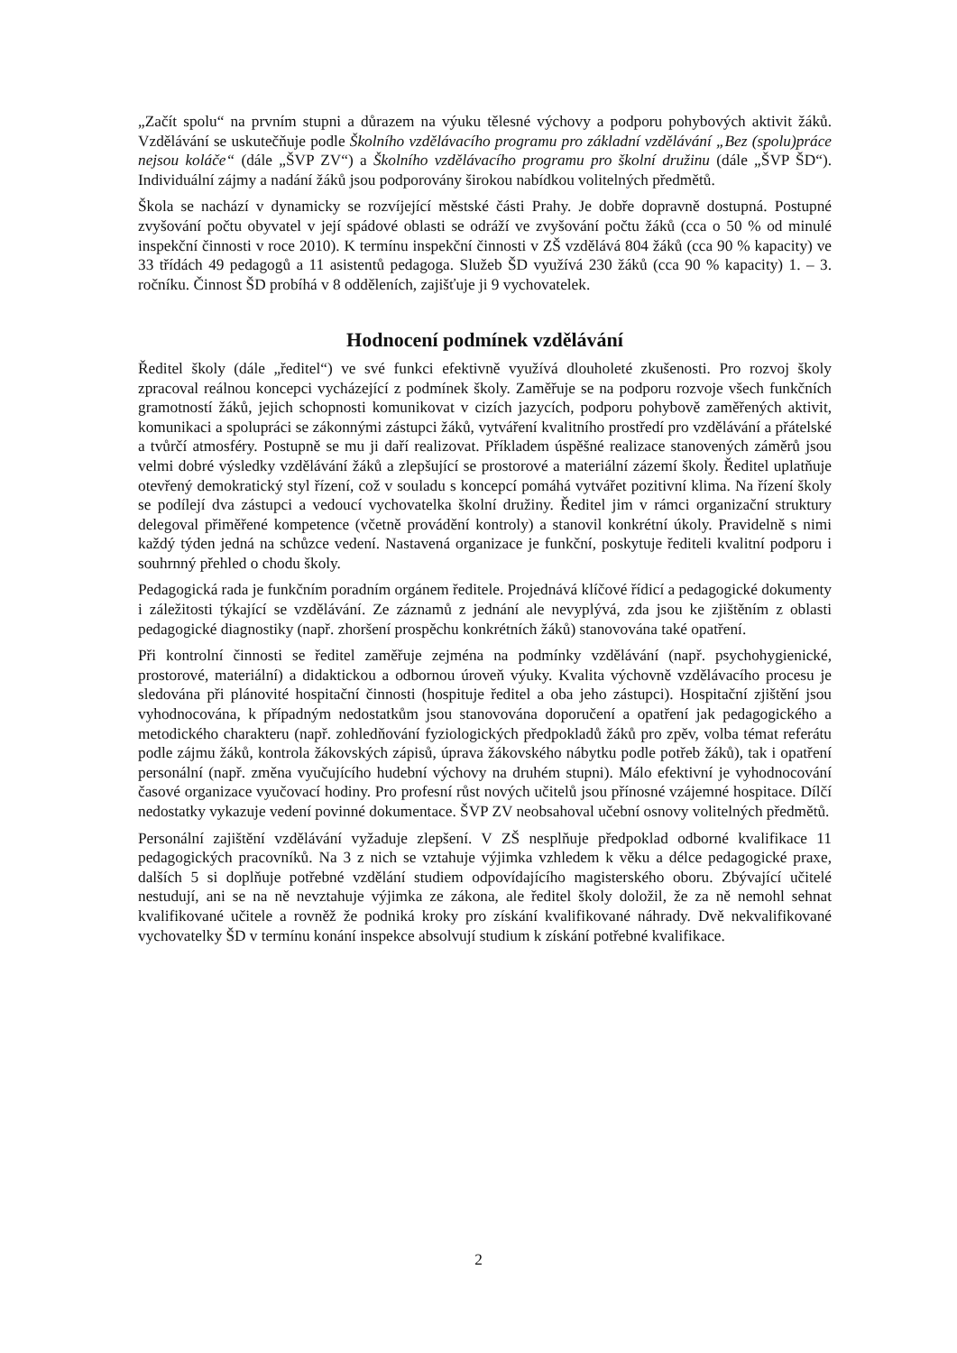„Začít spolu“ na prvním stupni a důrazem na výuku tělesné výchovy a podporu pohybových aktivit žáků. Vzdělávání se uskutečňuje podle Školního vzdělávacího programu pro základní vzdělávání „Bez (spolu)práce nejsou koláče“ (dále „ŠVP ZV“) a Školního vzdělávacího programu pro školní družinu (dále „ŠVP ŠD“). Individuální zájmy a nadání žáků jsou podporovány širokou nabídkou volitelných předmětů.
Škola se nachází v dynamicky se rozvíjející městské části Prahy. Je dobře dopravně dostupná. Postupné zvyšování počtu obyvatel v její spádové oblasti se odráží ve zvyšování počtu žáků (cca o 50 % od minulé inspekční činnosti v roce 2010). K termínu inspekční činnosti v ZŠ vzdělává 804 žáků (cca 90 % kapacity) ve 33 třídách 49 pedagogů a 11 asistentů pedagoga. Služeb ŠD využívá 230 žáků (cca 90 % kapacity) 1. – 3. ročníku. Činnost ŠD probíhá v 8 odděleních, zajišťuje ji 9 vychovatelek.
Hodnocení podmínek vzdělávání
Ředitel školy (dále „ředitel“) ve své funkci efektivně využívá dlouholeté zkušenosti. Pro rozvoj školy zpracoval reálnou koncepci vycházející z podmínek školy. Zaměřuje se na podporu rozvoje všech funkčních gramotností žáků, jejich schopnosti komunikovat v cizích jazycích, podporu pohybově zaměřených aktivit, komunikaci a spolupráci se zákonnými zástupci žáků, vytváření kvalitního prostředí pro vzdělávání a přátelské a tvůrčí atmosféry. Postupně se mu ji daří realizovat. Příkladem úspěšné realizace stanovených záměrů jsou velmi dobré výsledky vzdělávání žáků a zlepšující se prostorové a materiální zázemí školy. Ředitel uplatňuje otevřený demokratický styl řízení, což v souladu s koncepcí pomáhá vytvářet pozitivní klima. Na řízení školy se podílejí dva zástupci a vedoucí vychovatelka školní družiny. Ředitel jim v rámci organizační struktury delegoval přiměřené kompetence (včetně provádění kontroly) a stanovil konkrétní úkoly. Pravidelně s nimi každý týden jedná na schůzce vedení. Nastavená organizace je funkční, poskytuje řediteli kvalitní podporu i souhrnný přehled o chodu školy.
Pedagogická rada je funkčním poradním orgánem ředitele. Projednává klíčové řídicí a pedagogické dokumenty i záležitosti týkající se vzdělávání. Ze záznamů z jednání ale nevyplývá, zda jsou ke zjištěním z oblasti pedagogické diagnostiky (např. zhoršení prospěchu konkrétních žáků) stanovována také opatření.
Při kontrolní činnosti se ředitel zaměřuje zejména na podmínky vzdělávání (např. psychohygienické, prostorové, materiální) a didaktickou a odbornou úroveň výuky. Kvalita výchovně vzdělávacího procesu je sledována při plánovité hospitační činnosti (hospituje ředitel a oba jeho zástupci). Hospitační zjištění jsou vyhodnocována, k případným nedostatkům jsou stanovována doporučení a opatření jak pedagogického a metodického charakteru (např. zohledňování fyziologických předpokladů žáků pro zpěv, volba témat referátu podle zájmu žáků, kontrola žákovských zápisů, úprava žákovského nábytku podle potřeb žáků), tak i opatření personální (např. změna vyučujícího hudební výchovy na druhém stupni). Málo efektivní je vyhodnocování časové organizace vyučovací hodiny. Pro profesní růst nových učitelů jsou přínosné vzájemné hospitace. Dílčí nedostatky vykazuje vedení povinné dokumentace. ŠVP ZV neobsahoval učební osnovy volitelných předmětů.
Personální zajištění vzdělávání vyžaduje zlepšení. V ZŠ nesplňuje předpoklad odborné kvalifikace 11 pedagogických pracovníků. Na 3 z nich se vztahuje výjimka vzhledem k věku a délce pedagogické praxe, dalších 5 si doplňuje potřebné vzdělání studiem odpovídajícího magisterského oboru. Zbývající učitelé nestudují, ani se na ně nevztahuje výjimka ze zákona, ale ředitel školy doložil, že za ně nemohl sehnat kvalifikované učitele a rovněž že podniká kroky pro získání kvalifikované náhrady. Dvě nekvalifikované vychovatelky ŠD v termínu konání inspekce absolvují studium k získání potřebné kvalifikace.
2